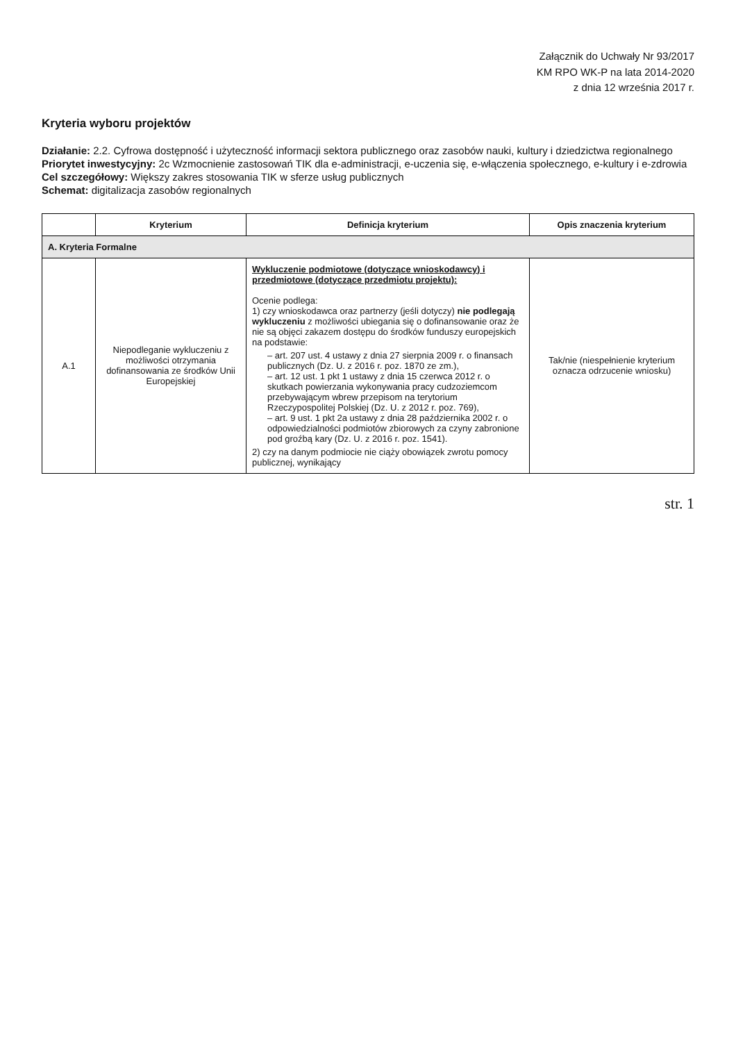Załącznik do Uchwały Nr 93/2017
KM RPO WK-P na lata 2014-2020
z dnia 12 września 2017 r.
Kryteria wyboru projektów
Działanie: 2.2. Cyfrowa dostępność i użyteczność informacji sektora publicznego oraz zasobów nauki, kultury i dziedzictwa regionalnego
Priorytet inwestycyjny: 2c Wzmocnienie zastosowań TIK dla e-administracji, e-uczenia się, e-włączenia społecznego, e-kultury i e-zdrowia
Cel szczegółowy: Większy zakres stosowania TIK w sferze usług publicznych
Schemat: digitalizacja zasobów regionalnych
| | Kryterium | Definicja kryterium | Opis znaczenia kryterium |
| --- | --- | --- | --- |
| A. Kryteria Formalne | | | |
| A.1 | Niepodleganie wykluczeniu z możliwości otrzymania dofinansowania ze środków Unii Europejskiej | Wykluczenie podmiotowe (dotyczące wnioskodawcy) i przedmiotowe (dotyczące przedmiotu projektu): Ocenie podlega: 1) czy wnioskodawca oraz partnerzy (jeśli dotyczy) nie podlegają wykluczeniu z możliwości ubiegania się o dofinansowanie oraz że nie są objęci zakazem dostępu do środków funduszy europejskich na podstawie: – art. 207 ust. 4 ustawy z dnia 27 sierpnia 2009 r. o finansach publicznych (Dz. U. z 2016 r. poz. 1870 ze zm.), – art. 12 ust. 1 pkt 1 ustawy z dnia 15 czerwca 2012 r. o skutkach powierzania wykonywania pracy cudzoziemcom przebywającym wbrew przepisom na terytorium Rzeczypospolitej Polskiej (Dz. U. z 2012 r. poz. 769), – art. 9 ust. 1 pkt 2a ustawy z dnia 28 października 2002 r. o odpowiedzialności podmiotów zbiorowych za czyny zabronione pod groźbą kary (Dz. U. z 2016 r. poz. 1541). 2) czy na danym podmiocie nie ciąży obowiązek zwrotu pomocy publicznej, wynikający | Tak/nie (niespełnienie kryterium oznacza odrzucenie wniosku) |
str. 1